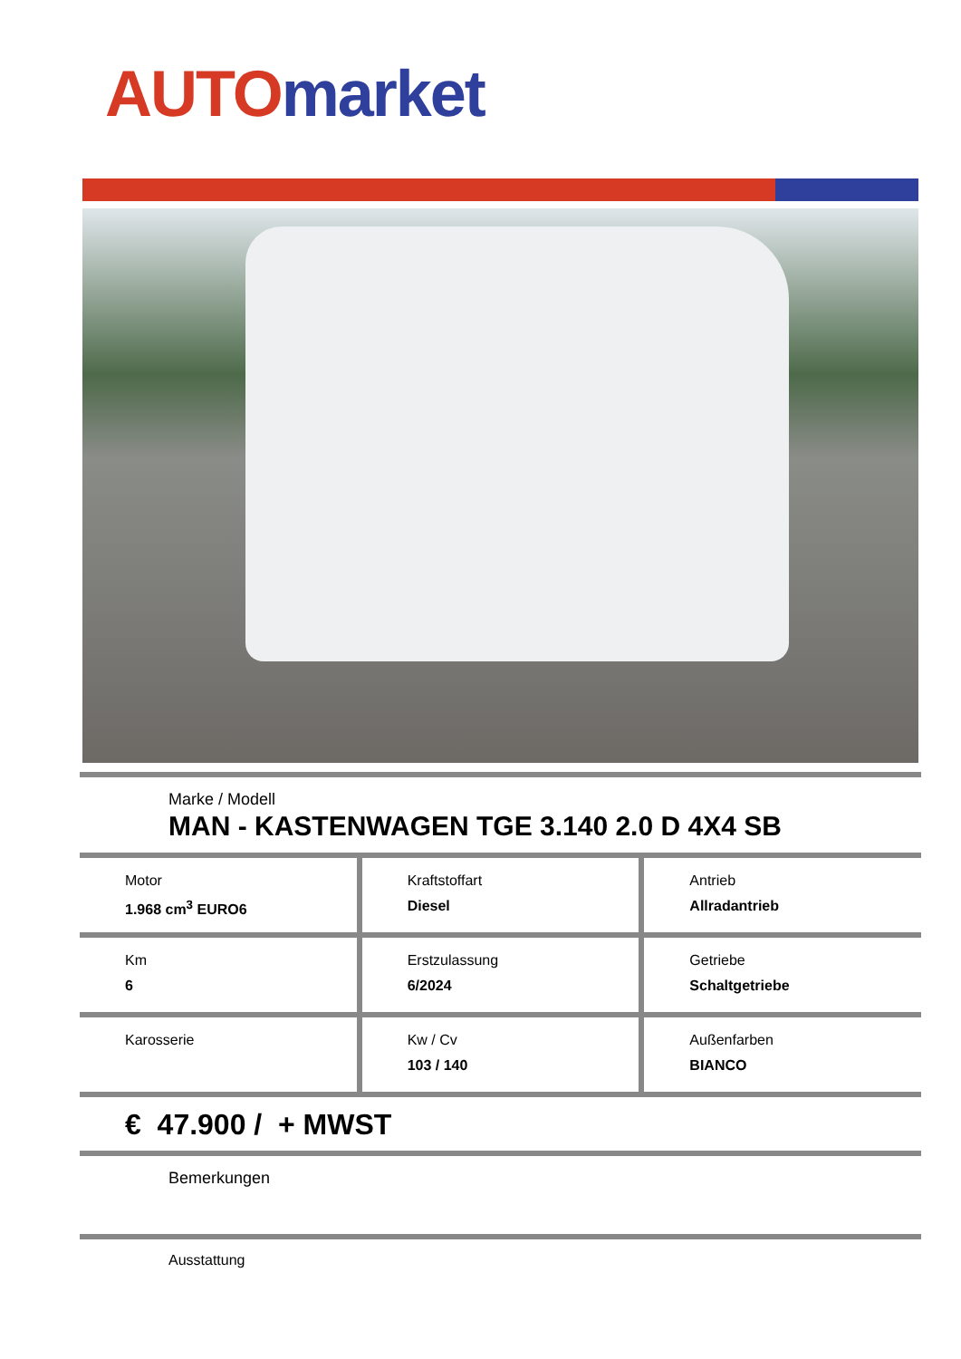AUTO market
Marke / Modell
MAN - KASTENWAGEN TGE 3.140 2.0 D 4X4 SB
Motor
1.968 cm<sup>3</sup> EURO6
Kraftstoffart
Diesel
Antrieb
Allradantrieb
Km
6
Erstzulassung
6/2024
Getriebe
Schaltgetriebe
Karosserie Kw / Cv
103 / 140
Außenfarben
BIANCO
€ 47.900 / + MWST
Bemerkungen
Ausstattung